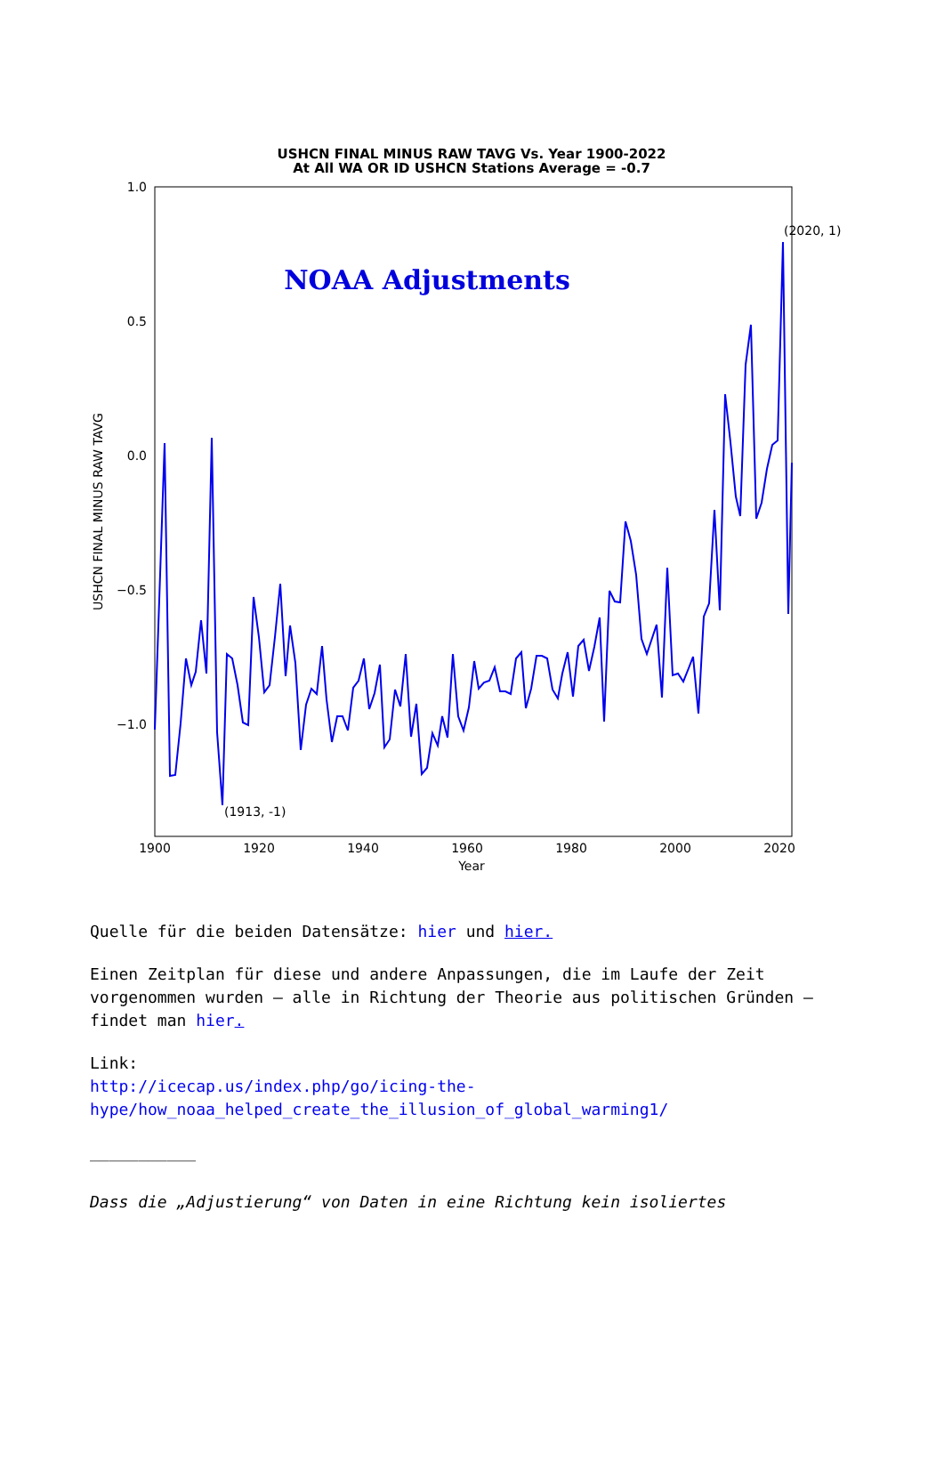USHCN FINAL MINUS RAW TAVG Vs. Year 1900-2022
At All WA OR ID USHCN Stations Average = -0.7
1.0
0.5
0.0
−0.5
−1.0
1900
1920
1940
1960
1980
2000
2020
Year
USHCN FINAL MINUS RAW TAVG
NOAA Adjustments
(1913, -1)
(2020, 1)
Quelle für die beiden Datensätze: hier und hier.
Einen Zeitplan für diese und andere Anpassungen, die im Laufe der Zeit vorgenommen wurden – alle in Richtung der Theorie aus politischen Gründen – findet man hier.
Link:
http://icecap.us/index.php/go/icing-the-hype/how_noaa_helped_create_the_illusion_of_global_warming1/
___________
Dass die „Adjustierung“ von Daten in eine Richtung kein isoliertes